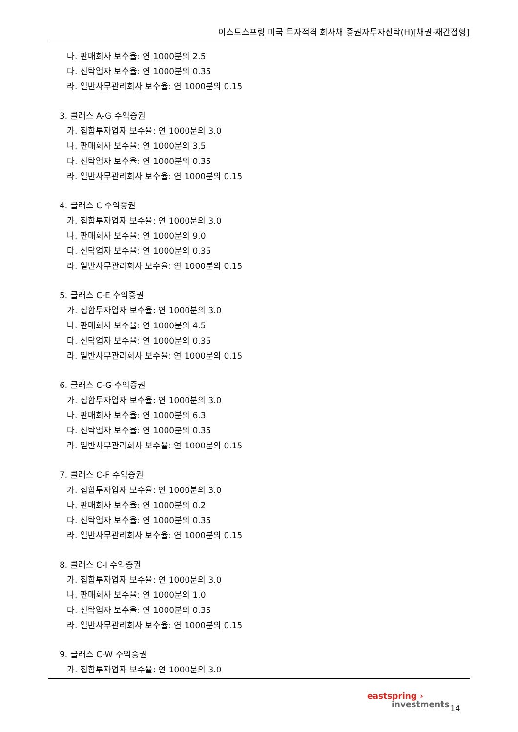이스트스프링 미국 투자적격 회사채 증권자투자신탁(H)[채권-재간접형]
나. 판매회사 보수율: 연 1000분의 2.5
다. 신탁업자 보수율: 연 1000분의 0.35
라. 일반사무관리회사 보수율: 연 1000분의 0.15
3. 클래스 A-G 수익증권
가. 집합투자업자 보수율: 연 1000분의 3.0
나. 판매회사 보수율: 연 1000분의 3.5
다. 신탁업자 보수율: 연 1000분의 0.35
라. 일반사무관리회사 보수율: 연 1000분의 0.15
4. 클래스 C 수익증권
가. 집합투자업자 보수율: 연 1000분의 3.0
나. 판매회사 보수율: 연 1000분의 9.0
다. 신탁업자 보수율: 연 1000분의 0.35
라. 일반사무관리회사 보수율: 연 1000분의 0.15
5. 클래스 C-E 수익증권
가. 집합투자업자 보수율: 연 1000분의 3.0
나. 판매회사 보수율: 연 1000분의 4.5
다. 신탁업자 보수율: 연 1000분의 0.35
라. 일반사무관리회사 보수율: 연 1000분의 0.15
6. 클래스 C-G 수익증권
가. 집합투자업자 보수율: 연 1000분의 3.0
나. 판매회사 보수율: 연 1000분의 6.3
다. 신탁업자 보수율: 연 1000분의 0.35
라. 일반사무관리회사 보수율: 연 1000분의 0.15
7. 클래스 C-F 수익증권
가. 집합투자업자 보수율: 연 1000분의 3.0
나. 판매회사 보수율: 연 1000분의 0.2
다. 신탁업자 보수율: 연 1000분의 0.35
라. 일반사무관리회사 보수율: 연 1000분의 0.15
8. 클래스 C-I 수익증권
가. 집합투자업자 보수율: 연 1000분의 3.0
나. 판매회사 보수율: 연 1000분의 1.0
다. 신탁업자 보수율: 연 1000분의 0.35
라. 일반사무관리회사 보수율: 연 1000분의 0.15
9. 클래스 C-W 수익증권
가. 집합투자업자 보수율: 연 1000분의 3.0
eastspring ›
investments
14